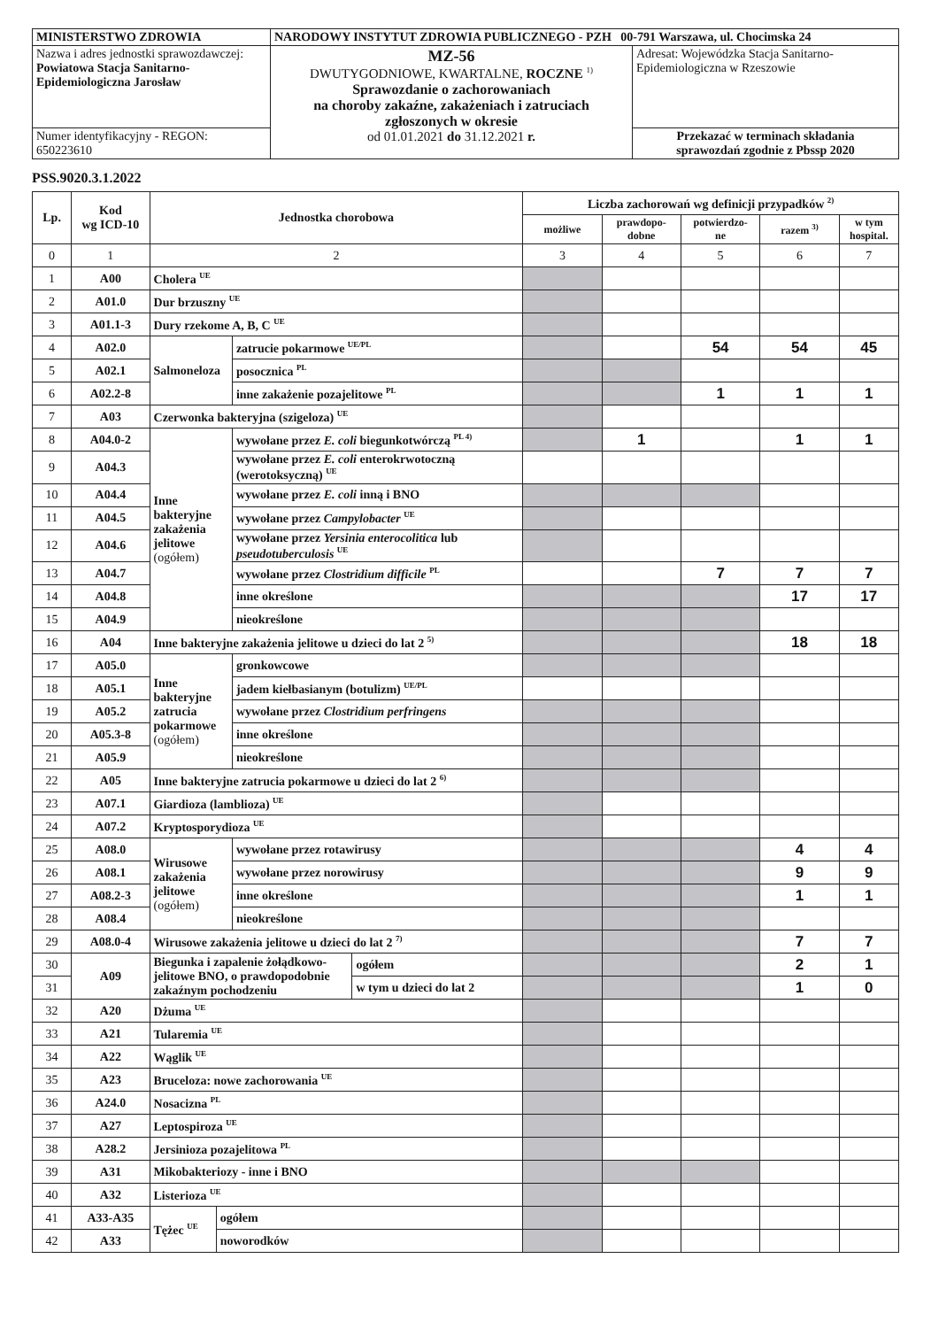| MINISTERSTWO ZDROWIA | NARODOWY INSTYTUT ZDROWIA PUBLICZNEGO - PZH 00-791 Warszawa, ul. Chocimska 24 | |
| Nazwa i adres jednostki sprawozdawczej: Powiatowa Stacja Sanitarno- Epidemiologiczna Jarosław | MZ-56 DWUTYGODNIOWE, KWARTALNE, ROCZNE <sup>1)</sup> Sprawozdanie o zachorowaniach na choroby zakaźne, zakażeniach i zatruciach zgłoszonych w okresie od 01.01.2021 do 31.12.2021 r. | Adresat: Wojewódzka Stacja Sanitarno- Epidemiologiczna w Rzeszowie |
| Numer identyfikacyjny - REGON: 650223610 | | Przekazać w terminach składania sprawozdań zgodnie z Pbssp 2020 |
PSS.9020.3.1.2022
| Lp. | Kod wg ICD-10 | Jednostka chorobowa | | | | Liczba zachorowań wg definicji przypadków <sup>2)</sup> | | | | |
| --- | --- | --- | --- | --- | --- | --- | --- | --- | --- | --- |
| | | | | | | możliwe | prawdopo- dobne | potwierdzo- ne | razem <sup>3)</sup> | w tym hospital. |
| 0 | 1 | 2 | | | | 3 | 4 | 5 | 6 | 7 |
| 1 | A00 | Cholera <sup>UE</sup> | | | | | | | | |
| 2 | A01.0 | Dur brzuszny <sup>UE</sup> | | | | | | | | |
| 3 | A01.1-3 | Dury rzekome A, B, C <sup>UE</sup> | | | | | | | | |
| 4 | A02.0 | Salmoneloza | | zatrucie pokarmowe <sup>UE/PL</sup> | | | | 54 | 54 | 45 |
| 5 | A02.1 | | | posocznica <sup>PL</sup> | | | | | | |
| 6 | A02.2-8 | | | inne zakażenie pozajelitowe <sup>PL</sup> | | | | 1 | 1 | 1 |
| 7 | A03 | Czerwonka bakteryjna (szigeloza) <sup>UE</sup> | | | | | | | | |
| 8 | A04.0-2 | Inne bakteryjne zakażenia jelitowe (ogółem) | | wywołane przez E. coli biegunkotwórczą <sup>PL 4)</sup> | | | 1 | | 1 | 1 |
| 9 | A04.3 | | | wywołane przez E. coli enterokrwotoczną (werotoksyczną) <sup>UE</sup> | | | | | | |
| 10 | A04.4 | | | wywołane przez E. coli inną i BNO | | | | | | |
| 11 | A04.5 | | | wywołane przez Campylobacter <sup>UE</sup> | | | | | | |
| 12 | A04.6 | | | wywołane przez Yersinia enterocolitica lub pseudotuberculosis <sup>UE</sup> | | | | | | |
| 13 | A04.7 | | | wywołane przez Clostridium difficile <sup>PL</sup> | | | | 7 | 7 | 7 |
| 14 | A04.8 | | | inne określone | | | | | 17 | 17 |
| 15 | A04.9 | | | nieokreślone | | | | | | |
| 16 | A04 | Inne bakteryjne zakażenia jelitowe u dzieci do lat 2 <sup>5)</sup> | | | | | | | 18 | 18 |
| 17 | A05.0 | Inne bakteryjne zatrucia pokarmowe (ogółem) | | gronkowcowe | | | | | | |
| 18 | A05.1 | | | jadem kiełbasianym (botulizm) <sup>UE/PL</sup> | | | | | | |
| 19 | A05.2 | | | wywołane przez Clostridium perfringens | | | | | | |
| 20 | A05.3-8 | | | inne określone | | | | | | |
| 21 | A05.9 | | | nieokreślone | | | | | | |
| 22 | A05 | Inne bakteryjne zatrucia pokarmowe u dzieci do lat 2 <sup>6)</sup> | | | | | | | | |
| 23 | A07.1 | Giardioza (lamblioza) <sup>UE</sup> | | | | | | | | |
| 24 | A07.2 | Kryptosporydioza <sup>UE</sup> | | | | | | | | |
| 25 | A08.0 | Wirusowe zakażenia jelitowe (ogółem) | | wywołane przez rotawirusy | | | | | 4 | 4 |
| 26 | A08.1 | | | wywołane przez norowirusy | | | | | 9 | 9 |
| 27 | A08.2-3 | | | inne określone | | | | | 1 | 1 |
| 28 | A08.4 | | | nieokreślone | | | | | | |
| 29 | A08.0-4 | Wirusowe zakażenia jelitowe u dzieci do lat 2 <sup>7)</sup> | | | | | | | 7 | 7 |
| 30 | A09 | Biegunka i zapalenie żołądkowo-jelitowe BNO, o prawdopodobnie zakaźnym pochodzeniu | | | ogółem | | | | 2 | 1 |
| 31 | | | | | w tym u dzieci do lat 2 | | | | 1 | 0 |
| 32 | A20 | Dżuma <sup>UE</sup> | | | | | | | | |
| 33 | A21 | Tularemia <sup>UE</sup> | | | | | | | | |
| 34 | A22 | Wąglik <sup>UE</sup> | | | | | | | | |
| 35 | A23 | Bruceloza: nowe zachorowania <sup>UE</sup> | | | | | | | | |
| 36 | A24.0 | Nosacizna <sup>PL</sup> | | | | | | | | |
| 37 | A27 | Leptospiroza <sup>UE</sup> | | | | | | | | |
| 38 | A28.2 | Jersinioza pozajelitowa <sup>PL</sup> | | | | | | | | |
| 39 | A31 | Mikobakteriozy - inne i BNO | | | | | | | | |
| 40 | A32 | Listerioza <sup>UE</sup> | | | | | | | | |
| 41 | A33-A35 | Tężec <sup>UE</sup> | ogółem | | | | | | | |
| 42 | A33 | | noworodków | | | | | | | |